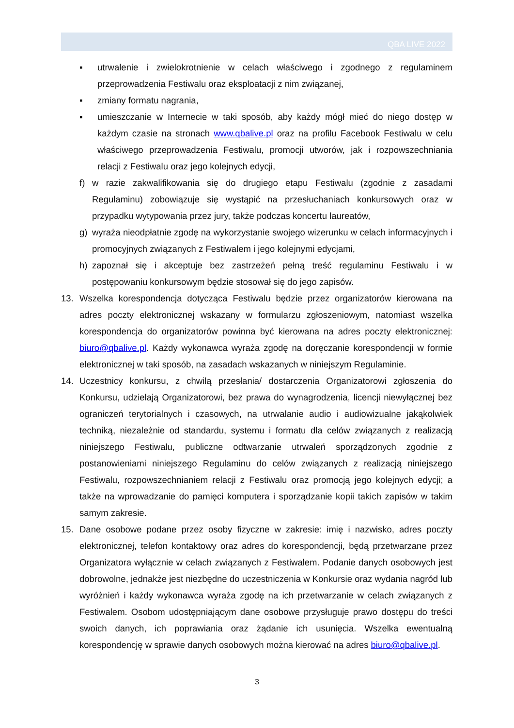QBA LIVE 2022
▪ utrwalenie i zwielokrotnienie w celach właściwego i zgodnego z regulaminem przeprowadzenia Festiwalu oraz eksploatacji z nim związanej,
▪ zmiany formatu nagrania,
▪ umieszczanie w Internecie w taki sposób, aby każdy mógł mieć do niego dostęp w każdym czasie na stronach www.qbalive.pl oraz na profilu Facebook Festiwalu w celu właściwego przeprowadzenia Festiwalu, promocji utworów, jak i rozpowszechniania relacji z Festiwalu oraz jego kolejnych edycji,
f) w razie zakwalifikowania się do drugiego etapu Festiwalu (zgodnie z zasadami Regulaminu) zobowiązuje się wystąpić na przesłuchaniach konkursowych oraz w przypadku wytypowania przez jury, także podczas koncertu laureatów,
g) wyraża nieodpłatnie zgodę na wykorzystanie swojego wizerunku w celach informacyjnych i promocyjnych związanych z Festiwalem i jego kolejnymi edycjami,
h) zapoznał się i akceptuje bez zastrzeżeń pełną treść regulaminu Festiwalu i w postępowaniu konkursowym będzie stosował się do jego zapisów.
13. Wszelka korespondencja dotycząca Festiwalu będzie przez organizatorów kierowana na adres poczty elektronicznej wskazany w formularzu zgłoszeniowym, natomiast wszelka korespondencja do organizatorów powinna być kierowana na adres poczty elektronicznej: biuro@qbalive.pl. Każdy wykonawca wyraża zgodę na doręczanie korespondencji w formie elektronicznej w taki sposób, na zasadach wskazanych w niniejszym Regulaminie.
14. Uczestnicy konkursu, z chwilą przesłania/ dostarczenia Organizatorowi zgłoszenia do Konkursu, udzielają Organizatorowi, bez prawa do wynagrodzenia, licencji niewyłącznej bez ograniczeń terytorialnych i czasowych, na utrwalanie audio i audiowizualne jakąkolwiek techniką, niezależnie od standardu, systemu i formatu dla celów związanych z realizacją niniejszego Festiwalu, publiczne odtwarzanie utrwaleń sporządzonych zgodnie z postanowieniami niniejszego Regulaminu do celów związanych z realizacją niniejszego Festiwalu, rozpowszechnianiem relacji z Festiwalu oraz promocją jego kolejnych edycji; a także na wprowadzanie do pamięci komputera i sporządzanie kopii takich zapisów w takim samym zakresie.
15. Dane osobowe podane przez osoby fizyczne w zakresie: imię i nazwisko, adres poczty elektronicznej, telefon kontaktowy oraz adres do korespondencji, będą przetwarzane przez Organizatora wyłącznie w celach związanych z Festiwalem. Podanie danych osobowych jest dobrowolne, jednakże jest niezbędne do uczestniczenia w Konkursie oraz wydania nagród lub wyróżnień i każdy wykonawca wyraża zgodę na ich przetwarzanie w celach związanych z Festiwalem. Osobom udostępniającym dane osobowe przysługuje prawo dostępu do treści swoich danych, ich poprawiania oraz żądanie ich usunięcia. Wszelka ewentualną korespondencję w sprawie danych osobowych można kierować na adres biuro@qbalive.pl.
3